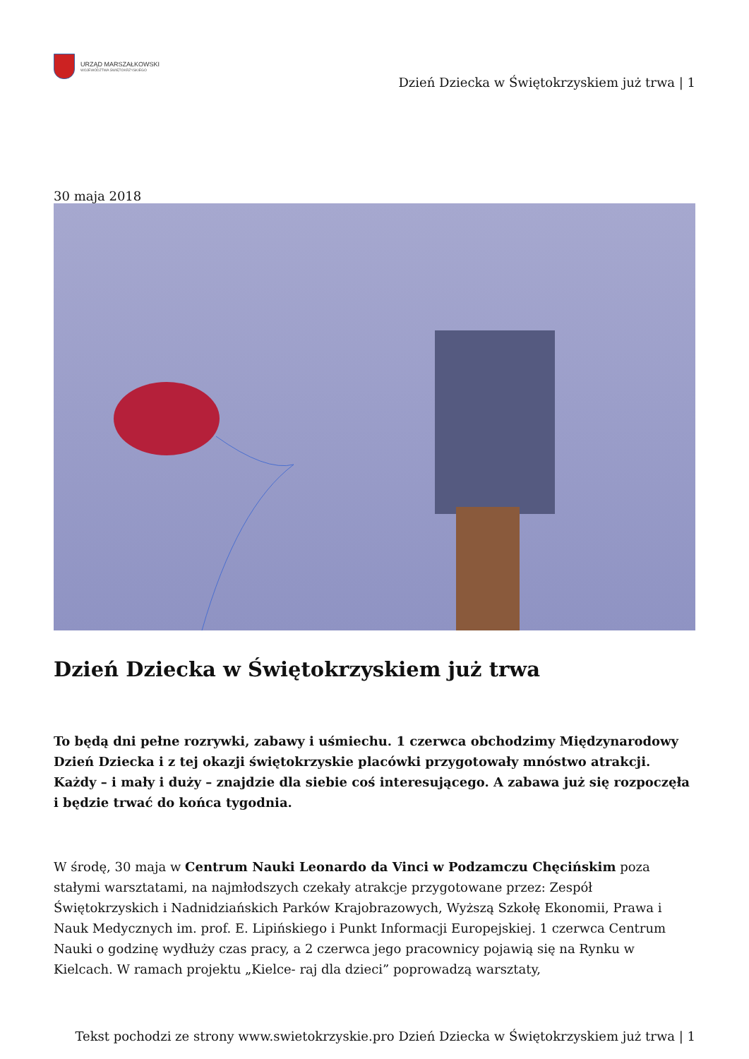URZĄD MARSZAŁKOWSKI
WOJEWÓDZTWA ŚWIĘTOKRZYSKIEGO
Dzień Dziecka w Świętokrzyskiem już trwa | 1
30 maja 2018
Dzień Dziecka w Świętokrzyskiem już trwa
To będą dni pełne rozrywki, zabawy i uśmiechu. 1 czerwca obchodzimy Międzynarodowy Dzień Dziecka i z tej okazji świętokrzyskie placówki przygotowały mnóstwo atrakcji. Każdy – i mały i duży – znajdzie dla siebie coś interesującego. A zabawa już się rozpoczęła i będzie trwać do końca tygodnia.
W środę, 30 maja w Centrum Nauki Leonardo da Vinci w Podzamczu Chęcińskim poza stałymi warsztatami, na najmłodszych czekały atrakcje przygotowane przez: Zespół Świętokrzyskich i Nadnidziańskich Parków Krajobrazowych, Wyższą Szkołę Ekonomii, Prawa i Nauk Medycznych im. prof. E. Lipińskiego i Punkt Informacji Europejskiej. 1 czerwca Centrum Nauki o godzinę wydłuży czas pracy, a 2 czerwca jego pracownicy pojawią się na Rynku w Kielcach. W ramach projektu „Kielce- raj dla dzieci” poprowadzą warsztaty,
Tekst pochodzi ze strony www.swietokrzyskie.pro Dzień Dziecka w Świętokrzyskiem już trwa | 1